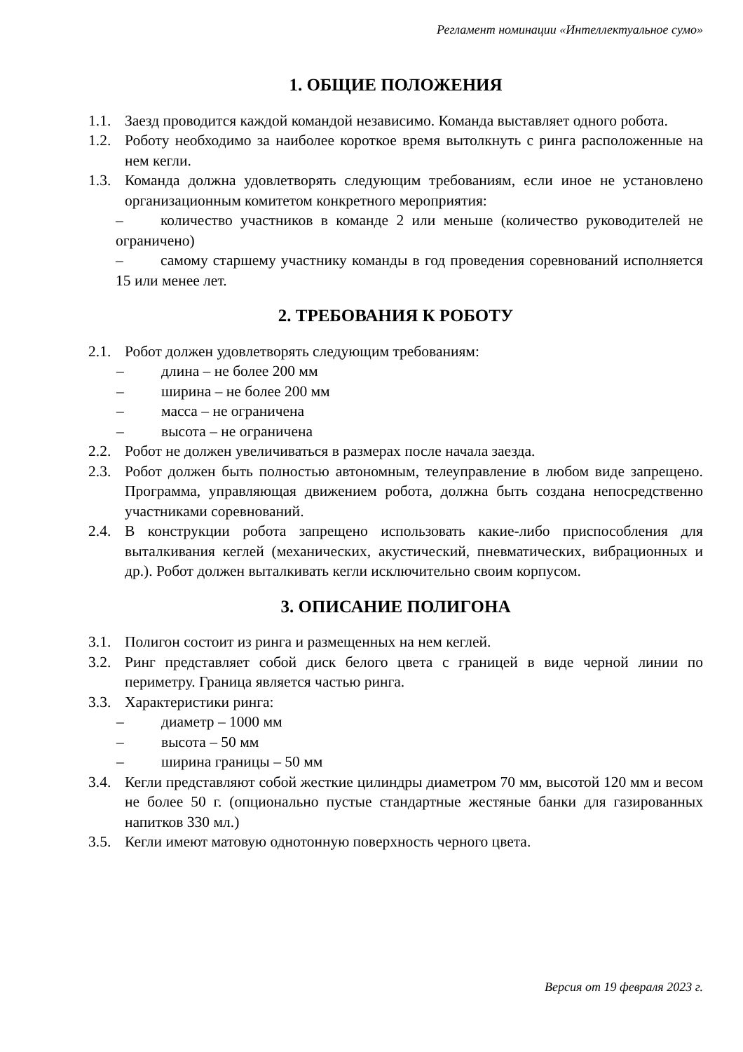Регламент номинации «Интеллектуальное сумо»
1. ОБЩИЕ ПОЛОЖЕНИЯ
1.1. Заезд проводится каждой командой независимо. Команда выставляет одного робота.
1.2. Роботу необходимо за наиболее короткое время вытолкнуть с ринга расположенные на нем кегли.
1.3. Команда должна удовлетворять следующим требованиям, если иное не установлено организационным комитетом конкретного мероприятия:
– количество участников в команде 2 или меньше (количество руководителей не ограничено)
– самому старшему участнику команды в год проведения соревнований исполняется 15 или менее лет.
2. ТРЕБОВАНИЯ К РОБОТУ
2.1. Робот должен удовлетворять следующим требованиям:
– длина – не более 200 мм
– ширина – не более 200 мм
– масса – не ограничена
– высота – не ограничена
2.2. Робот не должен увеличиваться в размерах после начала заезда.
2.3. Робот должен быть полностью автономным, телеуправление в любом виде запрещено. Программа, управляющая движением робота, должна быть создана непосредственно участниками соревнований.
2.4. В конструкции робота запрещено использовать какие-либо приспособления для выталкивания кеглей (механических, акустический, пневматических, вибрационных и др.). Робот должен выталкивать кегли исключительно своим корпусом.
3. ОПИСАНИЕ ПОЛИГОНА
3.1. Полигон состоит из ринга и размещенных на нем кеглей.
3.2. Ринг представляет собой диск белого цвета с границей в виде черной линии по периметру. Граница является частью ринга.
3.3. Характеристики ринга:
– диаметр – 1000 мм
– высота – 50 мм
– ширина границы – 50 мм
3.4. Кегли представляют собой жесткие цилиндры диаметром 70 мм, высотой 120 мм и весом не более 50 г. (опционально пустые стандартные жестяные банки для газированных напитков 330 мл.)
3.5. Кегли имеют матовую однотонную поверхность черного цвета.
Версия от 19 февраля 2023 г.